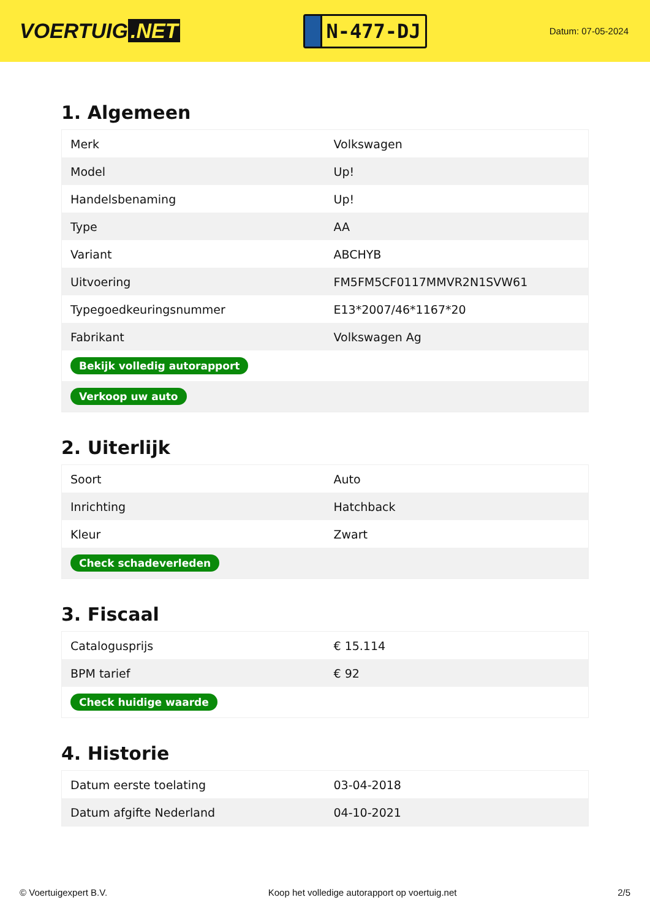VOERTUIG.NET
N-477-DJ
Datum: 07-05-2024
1. Algemeen
| Merk | Volkswagen |
| Model | Up! |
| Handelsbenaming | Up! |
| Type | AA |
| Variant | ABCHYB |
| Uitvoering | FM5FM5CF0117MMVR2N1SVW61 |
| Typegoedkeuringsnummer | E13*2007/46*1167*20 |
| Fabrikant | Volkswagen Ag |
| Bekijk volledig autorapport | |
| Verkoop uw auto | |
2. Uiterlijk
| Soort | Auto |
| Inrichting | Hatchback |
| Kleur | Zwart |
| Check schadeverleden | |
3. Fiscaal
| Catalogusprijs | € 15.114 |
| BPM tarief | € 92 |
| Check huidige waarde | |
4. Historie
| Datum eerste toelating | 03-04-2018 |
| Datum afgifte Nederland | 04-10-2021 |
© Voertuigexpert B.V. Koop het volledige autorapport op voertuig.net 2/5